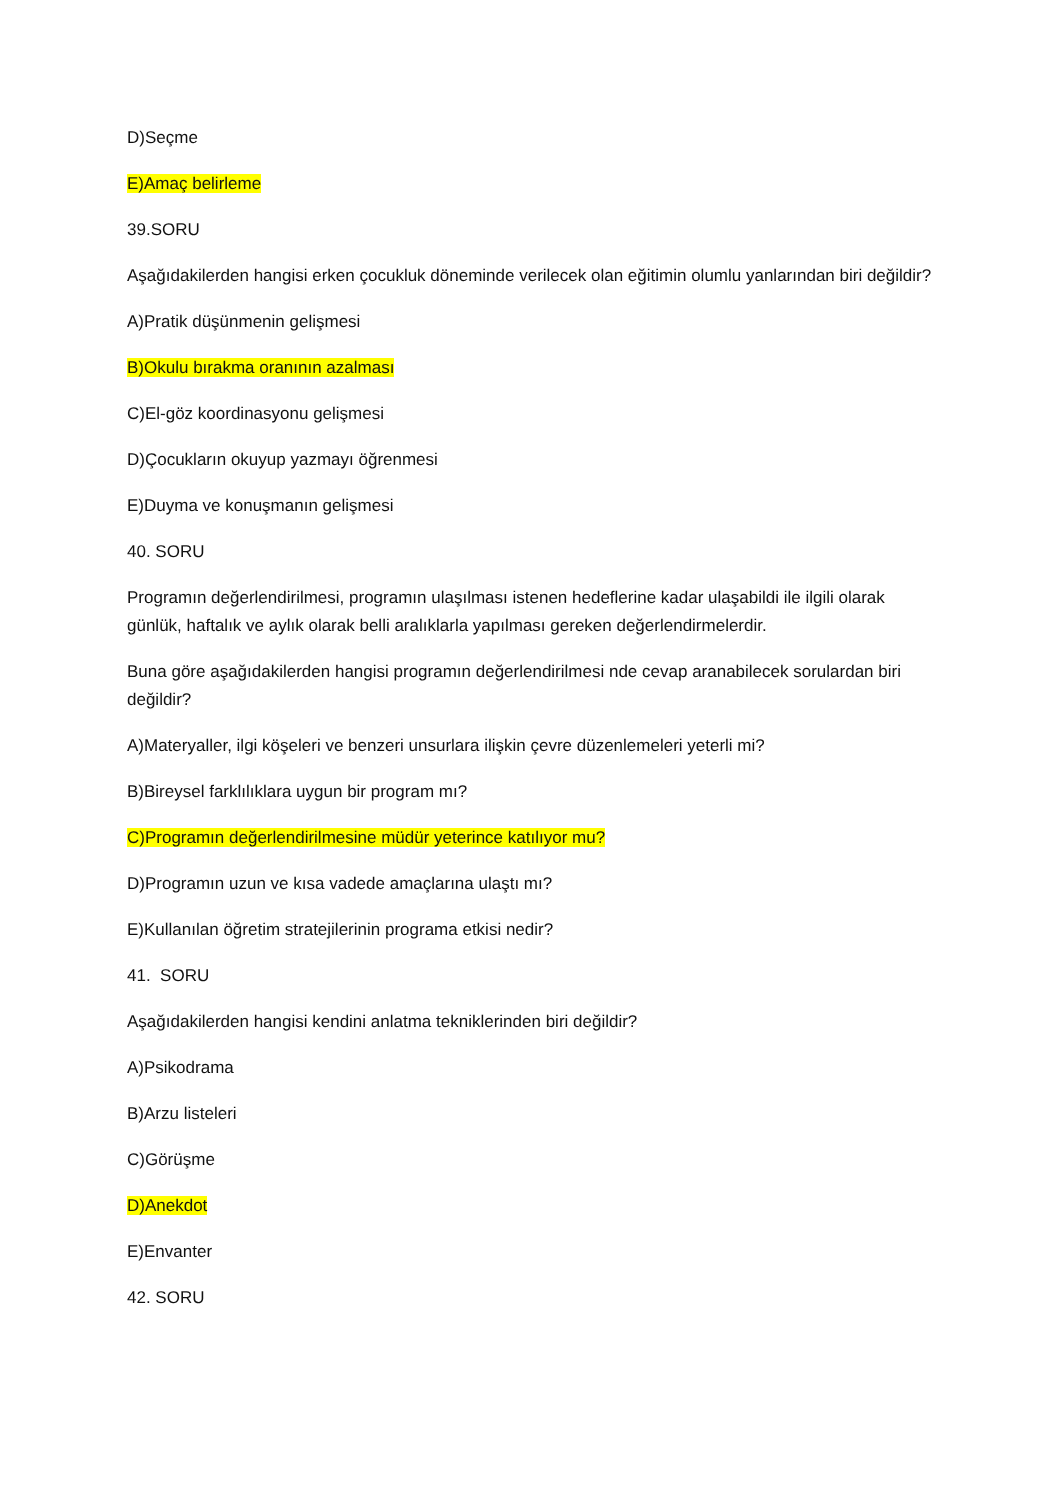D)Seçme
E)Amaç belirleme
39.SORU
Aşağıdakilerden hangisi erken çocukluk döneminde verilecek olan eğitimin olumlu yanlarından biri değildir?
A)Pratik düşünmenin gelişmesi
B)Okulu bırakma oranının azalması
C)El-göz koordinasyonu gelişmesi
D)Çocukların okuyup yazmayı öğrenmesi
E)Duyma ve konuşmanın gelişmesi
40. SORU
Programın değerlendirilmesi, programın ulaşılması istenen hedeflerine kadar ulaşabildi ile ilgili olarak günlük, haftalık ve aylık olarak belli aralıklarla yapılması gereken değerlendirmelerdir.
Buna göre aşağıdakilerden hangisi programın değerlendirilmesi nde cevap aranabilecek sorulardan biri değildir?
A)Materyaller, ilgi köşeleri ve benzeri unsurlara ilişkin çevre düzenlemeleri yeterli mi?
B)Bireysel farklılıklara uygun bir program mı?
C)Programın değerlendirilmesine müdür yeterince katılıyor mu?
D)Programın uzun ve kısa vadede amaçlarına ulaştı mı?
E)Kullanılan öğretim stratejilerinin programa etkisi nedir?
41. SORU
Aşağıdakilerden hangisi kendini anlatma tekniklerinden biri değildir?
A)Psikodrama
B)Arzu listeleri
C)Görüşme
D)Anekdot
E)Envanter
42. SORU